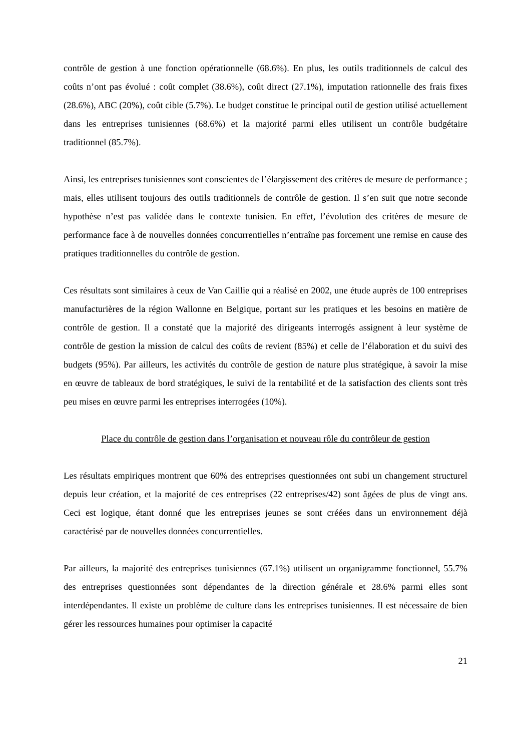contrôle de gestion à une fonction opérationnelle (68.6%). En plus, les outils traditionnels de calcul des coûts n’ont pas évolué : coût complet (38.6%), coût direct (27.1%), imputation rationnelle des frais fixes (28.6%), ABC (20%), coût cible (5.7%). Le budget constitue le principal outil de gestion utilisé actuellement dans les entreprises tunisiennes (68.6%) et la majorité parmi elles utilisent un contrôle budgétaire traditionnel (85.7%).
Ainsi, les entreprises tunisiennes sont conscientes de l’élargissement des critères de mesure de performance ; mais, elles utilisent toujours des outils traditionnels de contrôle de gestion. Il s’en suit que notre seconde hypothèse n’est pas validée dans le contexte tunisien. En effet, l’évolution des critères de mesure de performance face à de nouvelles données concurrentielles n’entraîne pas forcement une remise en cause des pratiques traditionnelles du contrôle de gestion.
Ces résultats sont similaires à ceux de Van Caillie qui a réalisé en 2002, une étude auprès de 100 entreprises manufacturières de la région Wallonne en Belgique, portant sur les pratiques et les besoins en matière de contrôle de gestion. Il a constaté que la majorité des dirigeants interrogés assignent à leur système de contrôle de gestion la mission de calcul des coûts de revient (85%) et celle de l’élaboration et du suivi des budgets (95%). Par ailleurs, les activités du contrôle de gestion de nature plus stratégique, à savoir la mise en œuvre de tableaux de bord stratégiques, le suivi de la rentabilité et de la satisfaction des clients sont très peu mises en œuvre parmi les entreprises interrogées (10%).
Place du contrôle de gestion dans l’organisation et nouveau rôle du contrôleur de gestion
Les résultats empiriques montrent que 60% des entreprises questionnées ont subi un changement structurel depuis leur création, et la majorité de ces entreprises (22 entreprises/42) sont âgées de plus de vingt ans. Ceci est logique, étant donné que les entreprises jeunes se sont créées dans un environnement déjà caractérisé par de nouvelles données concurrentielles.
Par ailleurs, la majorité des entreprises tunisiennes (67.1%) utilisent un organigramme fonctionnel, 55.7% des entreprises questionnées sont dépendantes de la direction générale et 28.6% parmi elles sont interdépendantes. Il existe un problème de culture dans les entreprises tunisiennes. Il est nécessaire de bien gérer les ressources humaines pour optimiser la capacité
21